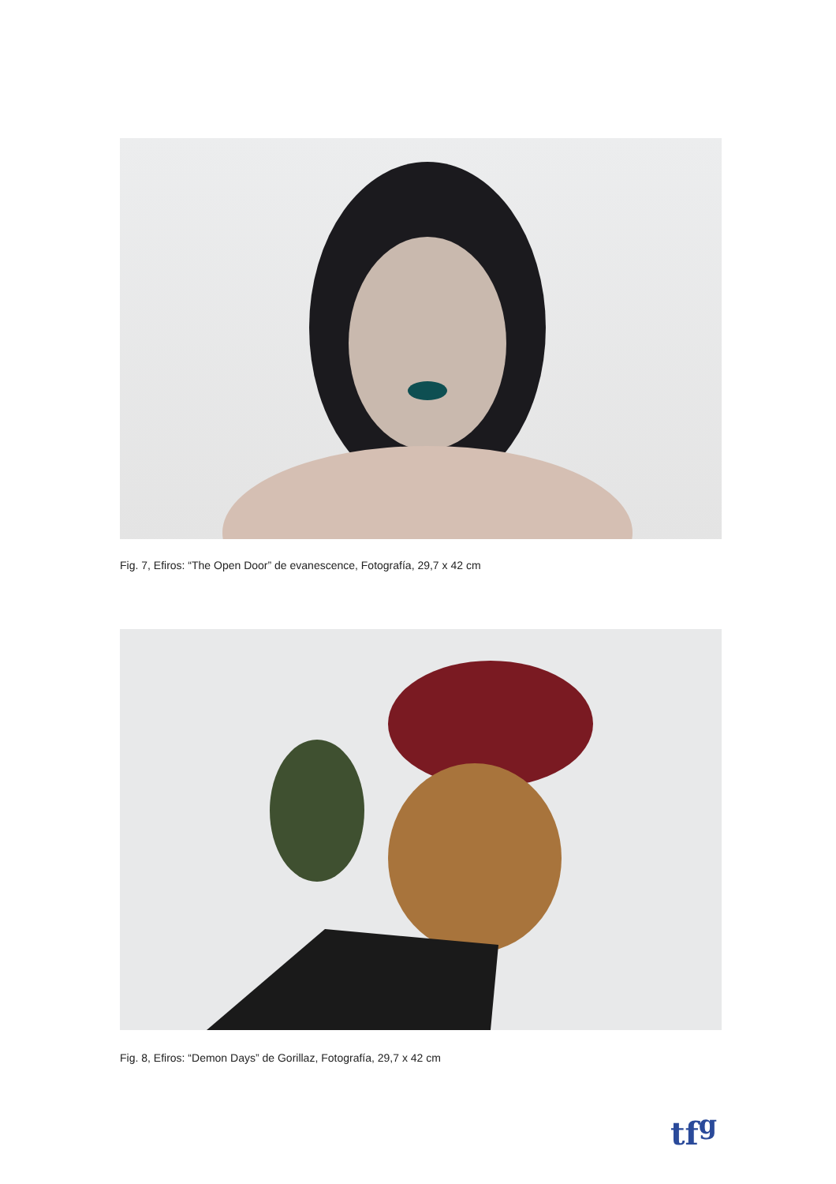Fig. 7, Efiros: “The Open Door” de evanescence, Fotografía, 29,7 x 42 cm
Fig. 8, Efiros: “Demon Days” de Gorillaz, Fotografía, 29,7 x 42 cm
tf<sup>g</sup>